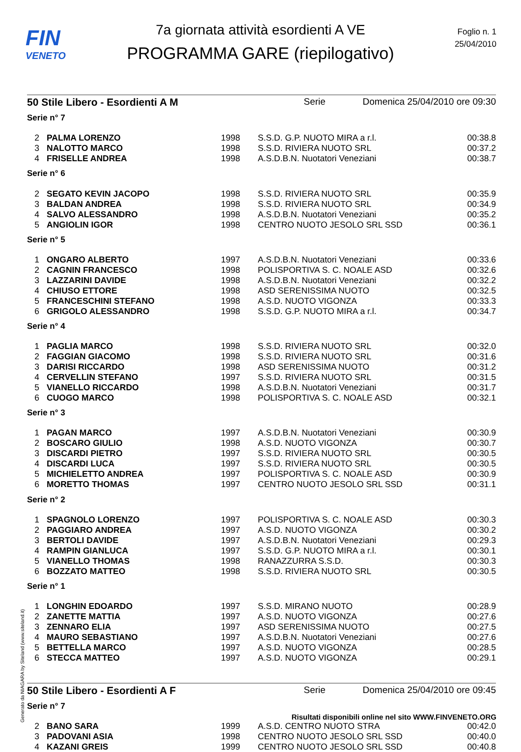FIN
VENETO
7a giornata attività esordienti A VE
PROGRAMMA GARE (riepilogativo)
Foglio n. 1
25/04/2010
50 Stile Libero - Esordienti A M Serie Domenica 25/04/2010 ore 09:30
| Serie n° 7 | | | | |
| 2 | PALMA LORENZO | 1998 | S.S.D. G.P. NUOTO MIRA a r.l. | 00:38.8 |
| 3 | NALOTTO MARCO | 1998 | S.S.D. RIVIERA NUOTO SRL | 00:37.2 |
| 4 | FRISELLE ANDREA | 1998 | A.S.D.B.N. Nuotatori Veneziani | 00:38.7 |
| Serie n° 6 | | | | |
| 2 | SEGATO KEVIN JACOPO | 1998 | S.S.D. RIVIERA NUOTO SRL | 00:35.9 |
| 3 | BALDAN ANDREA | 1998 | S.S.D. RIVIERA NUOTO SRL | 00:34.9 |
| 4 | SALVO ALESSANDRO | 1998 | A.S.D.B.N. Nuotatori Veneziani | 00:35.2 |
| 5 | ANGIOLIN IGOR | 1998 | CENTRO NUOTO JESOLO SRL SSD | 00:36.1 |
| Serie n° 5 | | | | |
| 1 | ONGARO ALBERTO | 1997 | A.S.D.B.N. Nuotatori Veneziani | 00:33.6 |
| 2 | CAGNIN FRANCESCO | 1998 | POLISPORTIVA S. C. NOALE ASD | 00:32.6 |
| 3 | LAZZARINI DAVIDE | 1998 | A.S.D.B.N. Nuotatori Veneziani | 00:32.2 |
| 4 | CHIUSO ETTORE | 1998 | ASD SERENISSIMA NUOTO | 00:32.5 |
| 5 | FRANCESCHINI STEFANO | 1998 | A.S.D. NUOTO VIGONZA | 00:33.3 |
| 6 | GRIGOLO ALESSANDRO | 1998 | S.S.D. G.P. NUOTO MIRA a r.l. | 00:34.7 |
| Serie n° 4 | | | | |
| 1 | PAGLIA MARCO | 1998 | S.S.D. RIVIERA NUOTO SRL | 00:32.0 |
| 2 | FAGGIAN GIACOMO | 1998 | S.S.D. RIVIERA NUOTO SRL | 00:31.6 |
| 3 | DARISI RICCARDO | 1998 | ASD SERENISSIMA NUOTO | 00:31.2 |
| 4 | CERVELLIN STEFANO | 1997 | S.S.D. RIVIERA NUOTO SRL | 00:31.5 |
| 5 | VIANELLO RICCARDO | 1998 | A.S.D.B.N. Nuotatori Veneziani | 00:31.7 |
| 6 | CUOGO MARCO | 1998 | POLISPORTIVA S. C. NOALE ASD | 00:32.1 |
| Serie n° 3 | | | | |
| 1 | PAGAN MARCO | 1997 | A.S.D.B.N. Nuotatori Veneziani | 00:30.9 |
| 2 | BOSCARO GIULIO | 1998 | A.S.D. NUOTO VIGONZA | 00:30.7 |
| 3 | DISCARDI PIETRO | 1997 | S.S.D. RIVIERA NUOTO SRL | 00:30.5 |
| 4 | DISCARDI LUCA | 1997 | S.S.D. RIVIERA NUOTO SRL | 00:30.5 |
| 5 | MICHIELETTO ANDREA | 1997 | POLISPORTIVA S. C. NOALE ASD | 00:30.9 |
| 6 | MORETTO THOMAS | 1997 | CENTRO NUOTO JESOLO SRL SSD | 00:31.1 |
| Serie n° 2 | | | | |
| 1 | SPAGNOLO LORENZO | 1997 | POLISPORTIVA S. C. NOALE ASD | 00:30.3 |
| 2 | PAGGIARO ANDREA | 1997 | A.S.D. NUOTO VIGONZA | 00:30.2 |
| 3 | BERTOLI DAVIDE | 1997 | A.S.D.B.N. Nuotatori Veneziani | 00:29.3 |
| 4 | RAMPIN GIANLUCA | 1997 | S.S.D. G.P. NUOTO MIRA a r.l. | 00:30.1 |
| 5 | VIANELLO THOMAS | 1998 | RANAZZURRA S.S.D. | 00:30.3 |
| 6 | BOZZATO MATTEO | 1998 | S.S.D. RIVIERA NUOTO SRL | 00:30.5 |
| Serie n° 1 | | | | |
| 1 | LONGHIN EDOARDO | 1997 | S.S.D. MIRANO NUOTO | 00:28.9 |
| 2 | ZANETTE MATTIA | 1997 | A.S.D. NUOTO VIGONZA | 00:27.6 |
| 3 | ZENNARO ELIA | 1997 | ASD SERENISSIMA NUOTO | 00:27.5 |
| 4 | MAURO SEBASTIANO | 1997 | A.S.D.B.N. Nuotatori Veneziani | 00:27.6 |
| 5 | BETTELLA MARCO | 1997 | A.S.D. NUOTO VIGONZA | 00:28.5 |
| 6 | STECCA MATTEO | 1997 | A.S.D. NUOTO VIGONZA | 00:29.1 |
50 Stile Libero - Esordienti A F Serie Domenica 25/04/2010 ore 09:45
| Serie n° 7 | | | | |
| 2 | BANO SARA | 1999 | A.S.D. CENTRO NUOTO STRA | 00:42.0 |
| 3 | PADOVANI ASIA | 1998 | CENTRO NUOTO JESOLO SRL SSD | 00:40.0 |
| 4 | KAZANI GREIS | 1999 | CENTRO NUOTO JESOLO SRL SSD | 00:40.8 |
Generato da NIAGARA by Siteland (www.siteland.it)
Risultati disponibili online nel sito WWW.FINVENETO.ORG